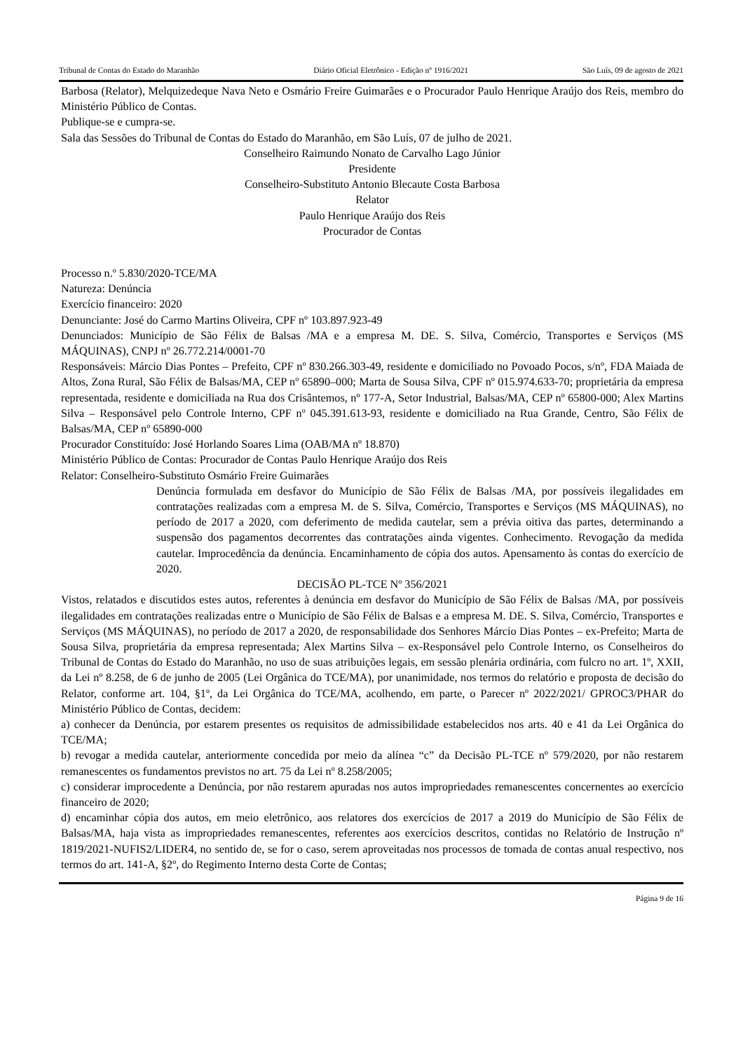Tribunal de Contas do Estado do Maranhão Diário Oficial Eletrônico - Edição nº 1916/2021 São Luís, 09 de agosto de 2021
Barbosa (Relator), Melquizedeque Nava Neto e Osmário Freire Guimarães e o Procurador Paulo Henrique Araújo dos Reis, membro do Ministério Público de Contas.
Publique-se e cumpra-se.
Sala das Sessões do Tribunal de Contas do Estado do Maranhão, em São Luís, 07 de julho de 2021.
Conselheiro Raimundo Nonato de Carvalho Lago Júnior
Presidente
Conselheiro-Substituto Antonio Blecaute Costa Barbosa
Relator
Paulo Henrique Araújo dos Reis
Procurador de Contas
Processo n.º 5.830/2020-TCE/MA
Natureza: Denúncia
Exercício financeiro: 2020
Denunciante: José do Carmo Martins Oliveira, CPF nº 103.897.923-49
Denunciados: Município de São Félix de Balsas /MA e a empresa M. DE. S. Silva, Comércio, Transportes e Serviços (MS MÁQUINAS), CNPJ nº 26.772.214/0001-70
Responsáveis: Márcio Dias Pontes – Prefeito, CPF nº 830.266.303-49, residente e domiciliado no Povoado Pocos, s/nº, FDA Maiada de Altos, Zona Rural, São Félix de Balsas/MA, CEP nº 65890–000; Marta de Sousa Silva, CPF nº 015.974.633-70; proprietária da empresa representada, residente e domiciliada na Rua dos Crisântemos, nº 177-A, Setor Industrial, Balsas/MA, CEP nº 65800-000; Alex Martins Silva – Responsável pelo Controle Interno, CPF nº 045.391.613-93, residente e domiciliado na Rua Grande, Centro, São Félix de Balsas/MA, CEP nº 65890-000
Procurador Constituído: José Horlando Soares Lima (OAB/MA nº 18.870)
Ministério Público de Contas: Procurador de Contas Paulo Henrique Araújo dos Reis
Relator: Conselheiro-Substituto Osmário Freire Guimarães
Denúncia formulada em desfavor do Município de São Félix de Balsas /MA, por possíveis ilegalidades em contratações realizadas com a empresa M. de S. Silva, Comércio, Transportes e Serviços (MS MÁQUINAS), no período de 2017 a 2020, com deferimento de medida cautelar, sem a prévia oitiva das partes, determinando a suspensão dos pagamentos decorrentes das contratações ainda vigentes. Conhecimento. Revogação da medida cautelar. Improcedência da denúncia. Encaminhamento de cópia dos autos. Apensamento às contas do exercício de 2020.
DECISÃO PL-TCE Nº 356/2021
Vistos, relatados e discutidos estes autos, referentes à denúncia em desfavor do Município de São Félix de Balsas /MA, por possíveis ilegalidades em contratações realizadas entre o Município de São Félix de Balsas e a empresa M. DE. S. Silva, Comércio, Transportes e Serviços (MS MÁQUINAS), no período de 2017 a 2020, de responsabilidade dos Senhores Márcio Dias Pontes – ex-Prefeito; Marta de Sousa Silva, proprietária da empresa representada; Alex Martins Silva – ex-Responsável pelo Controle Interno, os Conselheiros do Tribunal de Contas do Estado do Maranhão, no uso de suas atribuições legais, em sessão plenária ordinária, com fulcro no art. 1º, XXII, da Lei nº 8.258, de 6 de junho de 2005 (Lei Orgânica do TCE/MA), por unanimidade, nos termos do relatório e proposta de decisão do Relator, conforme art. 104, §1º, da Lei Orgânica do TCE/MA, acolhendo, em parte, o Parecer nº 2022/2021/ GPROC3/PHAR do Ministério Público de Contas, decidem:
a) conhecer da Denúncia, por estarem presentes os requisitos de admissibilidade estabelecidos nos arts. 40 e 41 da Lei Orgânica do TCE/MA;
b) revogar a medida cautelar, anteriormente concedida por meio da alínea “c” da Decisão PL-TCE nº 579/2020, por não restarem remanescentes os fundamentos previstos no art. 75 da Lei nº 8.258/2005;
c) considerar improcedente a Denúncia, por não restarem apuradas nos autos impropriedades remanescentes concernentes ao exercício financeiro de 2020;
d) encaminhar cópia dos autos, em meio eletrônico, aos relatores dos exercícios de 2017 a 2019 do Município de São Félix de Balsas/MA, haja vista as impropriedades remanescentes, referentes aos exercícios descritos, contidas no Relatório de Instrução nº 1819/2021-NUFIS2/LIDER4, no sentido de, se for o caso, serem aproveitadas nos processos de tomada de contas anual respectivo, nos termos do art. 141-A, §2º, do Regimento Interno desta Corte de Contas;
Página 9 de 16